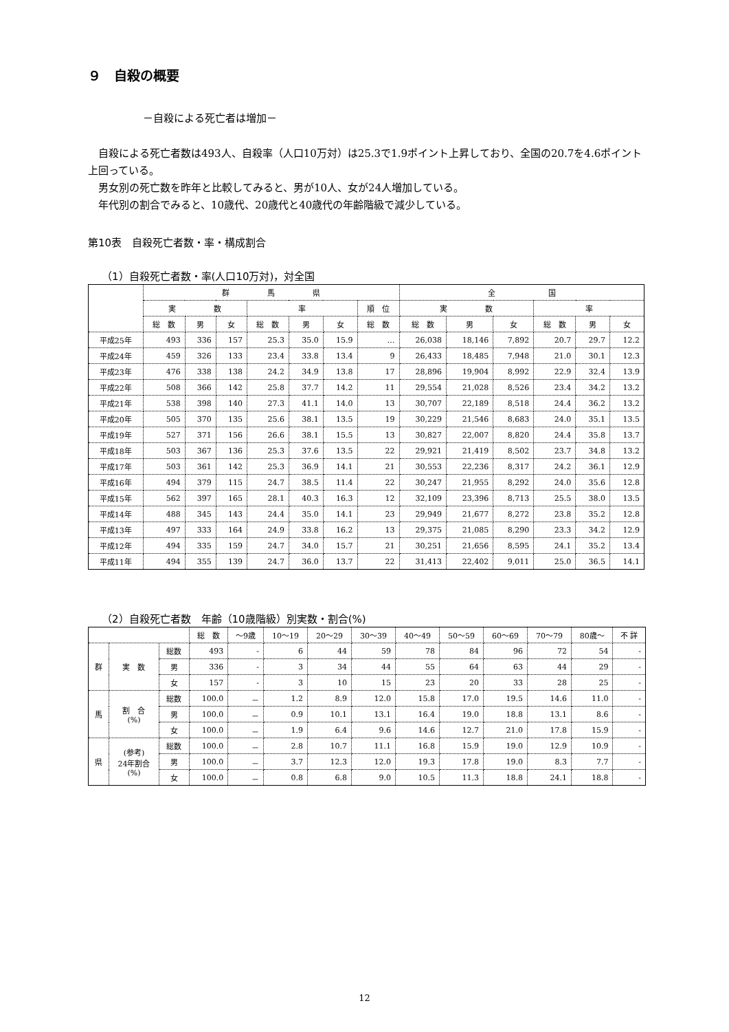９　自殺の概要
－自殺による死亡者は増加－
　自殺による死亡者数は493人、自殺率（人口10万対）は25.3で1.9ポイント上昇しており、全国の20.7を4.6ポイント上回っている。
　男女別の死亡数を昨年と比較してみると、男が10人、女が24人増加している。
　年代別の割合でみると、10歳代、20歳代と40歳代の年齢階級で減少している。
第10表　自殺死亡者数・率・構成割合
（1）自殺死亡者数・率(人口10万対)，対全国
| | 群 馬 県 | | | | | | | 全 国 | | | | | |
| --- | --- | --- | --- | --- | --- | --- | --- | --- | --- | --- | --- | --- | --- |
| | 実 数 | | | 率 | | | 順 位 | 実 数 | | | 率 | | |
| | 総 数 | 男 | 女 | 総 数 | 男 | 女 | 総 数 | 総 数 | 男 | 女 | 総 数 | 男 | 女 |
| 平成25年 | 493 | 336 | 157 | 25.3 | 35.0 | 15.9 | … | 26,038 | 18,146 | 7,892 | 20.7 | 29.7 | 12.2 |
| 平成24年 | 459 | 326 | 133 | 23.4 | 33.8 | 13.4 | 9 | 26,433 | 18,485 | 7,948 | 21.0 | 30.1 | 12.3 |
| 平成23年 | 476 | 338 | 138 | 24.2 | 34.9 | 13.8 | 17 | 28,896 | 19,904 | 8,992 | 22.9 | 32.4 | 13.9 |
| 平成22年 | 508 | 366 | 142 | 25.8 | 37.7 | 14.2 | 11 | 29,554 | 21,028 | 8,526 | 23.4 | 34.2 | 13.2 |
| 平成21年 | 538 | 398 | 140 | 27.3 | 41.1 | 14.0 | 13 | 30,707 | 22,189 | 8,518 | 24.4 | 36.2 | 13.2 |
| 平成20年 | 505 | 370 | 135 | 25.6 | 38.1 | 13.5 | 19 | 30,229 | 21,546 | 8,683 | 24.0 | 35.1 | 13.5 |
| 平成19年 | 527 | 371 | 156 | 26.6 | 38.1 | 15.5 | 13 | 30,827 | 22,007 | 8,820 | 24.4 | 35.8 | 13.7 |
| 平成18年 | 503 | 367 | 136 | 25.3 | 37.6 | 13.5 | 22 | 29,921 | 21,419 | 8,502 | 23.7 | 34.8 | 13.2 |
| 平成17年 | 503 | 361 | 142 | 25.3 | 36.9 | 14.1 | 21 | 30,553 | 22,236 | 8,317 | 24.2 | 36.1 | 12.9 |
| 平成16年 | 494 | 379 | 115 | 24.7 | 38.5 | 11.4 | 22 | 30,247 | 21,955 | 8,292 | 24.0 | 35.6 | 12.8 |
| 平成15年 | 562 | 397 | 165 | 28.1 | 40.3 | 16.3 | 12 | 32,109 | 23,396 | 8,713 | 25.5 | 38.0 | 13.5 |
| 平成14年 | 488 | 345 | 143 | 24.4 | 35.0 | 14.1 | 23 | 29,949 | 21,677 | 8,272 | 23.8 | 35.2 | 12.8 |
| 平成13年 | 497 | 333 | 164 | 24.9 | 33.8 | 16.2 | 13 | 29,375 | 21,085 | 8,290 | 23.3 | 34.2 | 12.9 |
| 平成12年 | 494 | 335 | 159 | 24.7 | 34.0 | 15.7 | 21 | 30,251 | 21,656 | 8,595 | 24.1 | 35.2 | 13.4 |
| 平成11年 | 494 | 355 | 139 | 24.7 | 36.0 | 13.7 | 22 | 31,413 | 22,402 | 9,011 | 25.0 | 36.5 | 14.1 |
（2）自殺死亡者数　年齢（10歳階級）別実数・割合(%)
| | | | 総 数 | ～9歳 | 10～19 | 20～29 | 30～39 | 40～49 | 50～59 | 60～69 | 70～79 | 80歳～ | 不 詳 |
| --- | --- | --- | --- | --- | --- | --- | --- | --- | --- | --- | --- | --- | --- |
| 群 | 実 数 | 総数 | 493 | - | 6 | 44 | 59 | 78 | 84 | 96 | 72 | 54 | - |
| | | 男 | 336 | - | 3 | 34 | 44 | 55 | 64 | 63 | 44 | 29 | - |
| | | 女 | 157 | - | 3 | 10 | 15 | 23 | 20 | 33 | 28 | 25 | - |
| 馬 | 割 合 (%) | 総数 | 100.0 | － | 1.2 | 8.9 | 12.0 | 15.8 | 17.0 | 19.5 | 14.6 | 11.0 | - |
| | | 男 | 100.0 | － | 0.9 | 10.1 | 13.1 | 16.4 | 19.0 | 18.8 | 13.1 | 8.6 | - |
| | | 女 | 100.0 | － | 1.9 | 6.4 | 9.6 | 14.6 | 12.7 | 21.0 | 17.8 | 15.9 | - |
| 県 | (参考) 24年割合 (%) | 総数 | 100.0 | － | 2.8 | 10.7 | 11.1 | 16.8 | 15.9 | 19.0 | 12.9 | 10.9 | - |
| | | 男 | 100.0 | － | 3.7 | 12.3 | 12.0 | 19.3 | 17.8 | 19.0 | 8.3 | 7.7 | - |
| | | 女 | 100.0 | － | 0.8 | 6.8 | 9.0 | 10.5 | 11.3 | 18.8 | 24.1 | 18.8 | - |
12